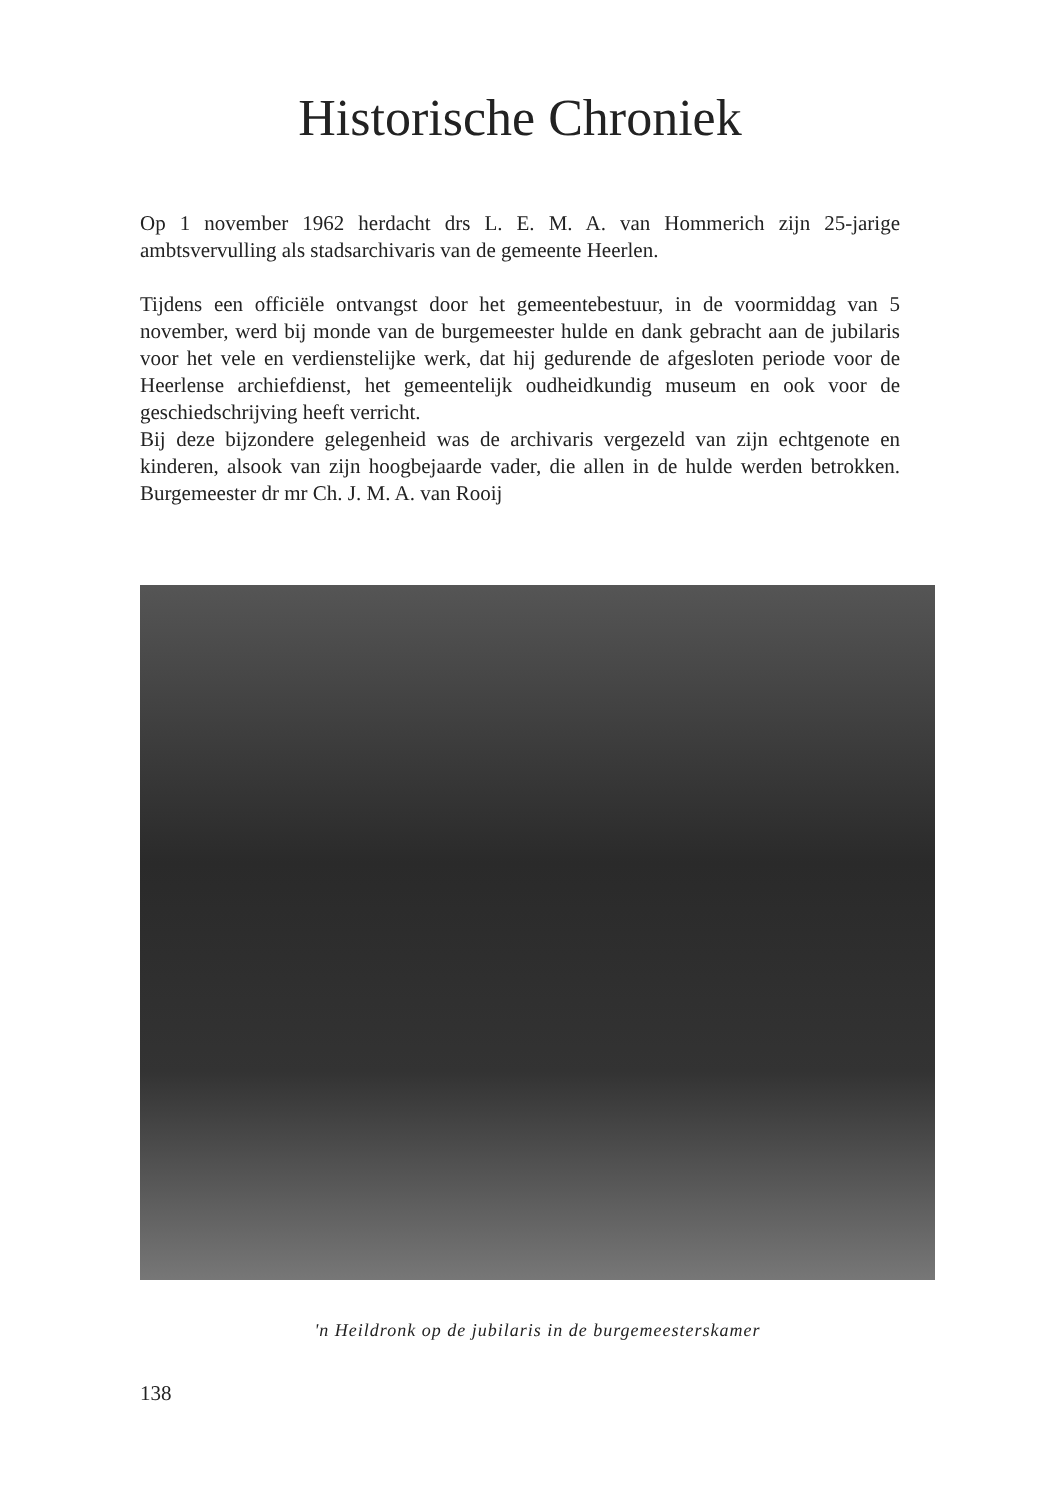Historische Chroniek
Op 1 november 1962 herdacht drs L. E. M. A. van Hommerich zijn 25-jarige ambtsvervulling als stadsarchivaris van de gemeente Heerlen.
Tijdens een officiële ontvangst door het gemeentebestuur, in de voormiddag van 5 november, werd bij monde van de burgemeester hulde en dank gebracht aan de jubilaris voor het vele en verdienstelijke werk, dat hij gedurende de afgesloten periode voor de Heerlense archiefdienst, het gemeentelijk oudheidkundig museum en ook voor de geschiedschrijving heeft verricht.
Bij deze bijzondere gelegenheid was de archivaris vergezeld van zijn echtgenote en kinderen, alsook van zijn hoogbejaarde vader, die allen in de hulde werden betrokken. Burgemeester dr mr Ch. J. M. A. van Rooij
'n Heildronk op de jubilaris in de burgemeesterskamer
138